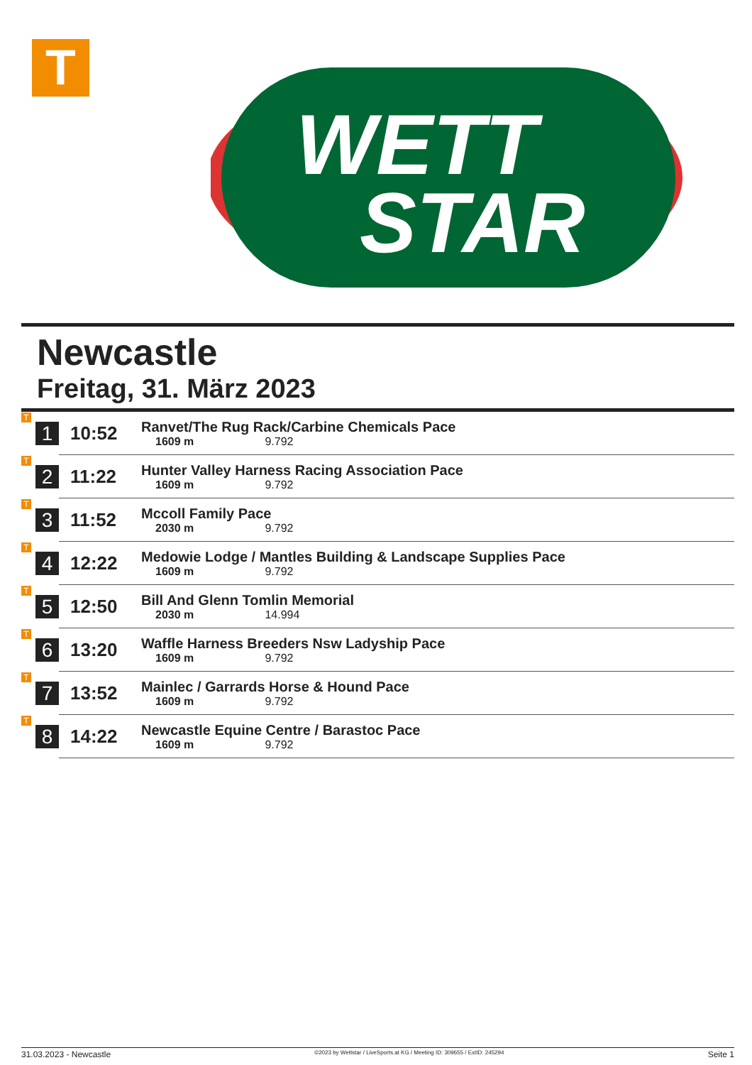T
WETT
STAR
Newcastle
Freitag, 31. März 2023
| T | 1 | 10:52 | Ranvet/The Rug Rack/Carbine Chemicals Pace 1609 m 9.792 |
| T | 2 | 11:22 | Hunter Valley Harness Racing Association Pace 1609 m 9.792 |
| T | 3 | 11:52 | Mccoll Family Pace 2030 m 9.792 |
| T | 4 | 12:22 | Medowie Lodge / Mantles Building & Landscape Supplies Pace 1609 m 9.792 |
| T | 5 | 12:50 | Bill And Glenn Tomlin Memorial 2030 m 14.994 |
| T | 6 | 13:20 | Waffle Harness Breeders Nsw Ladyship Pace 1609 m 9.792 |
| T | 7 | 13:52 | Mainlec / Garrards Horse & Hound Pace 1609 m 9.792 |
| T | 8 | 14:22 | Newcastle Equine Centre / Barastoc Pace 1609 m 9.792 |
31.03.2023 - Newcastle ©2023 by Wettstar / LiveSports.at KG / Meeting ID: 309655 / ExtID: 245294 Seite 1